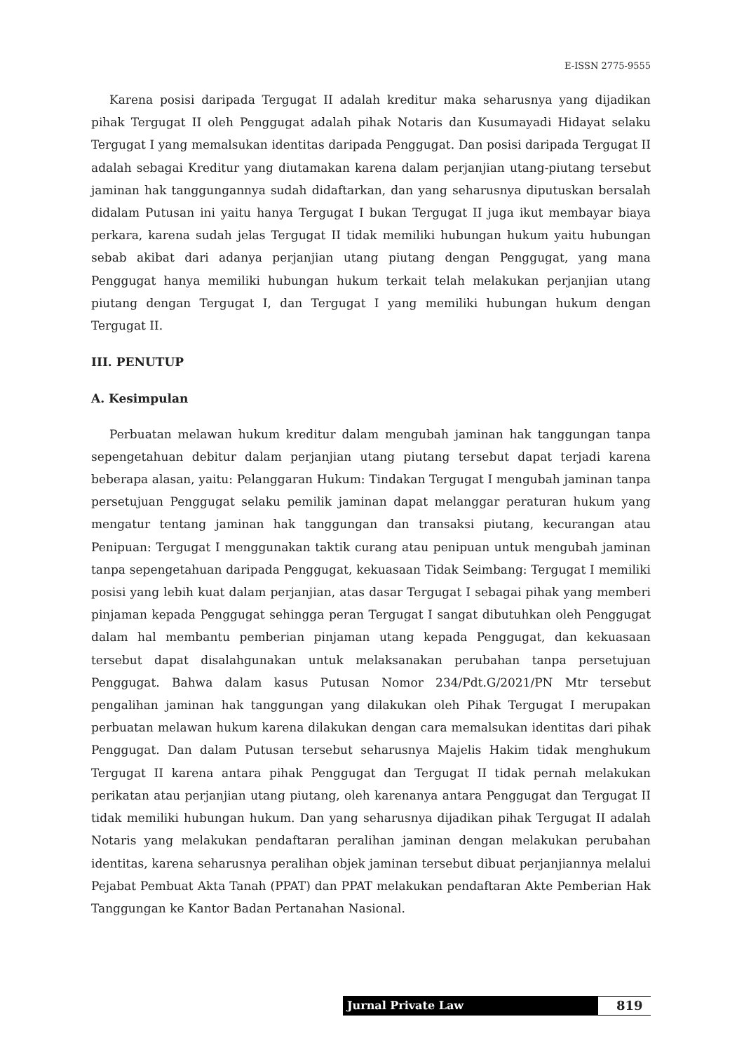E-ISSN 2775-9555
Karena posisi daripada Tergugat II adalah kreditur maka seharusnya yang dijadikan pihak Tergugat II oleh Penggugat adalah pihak Notaris dan Kusumayadi Hidayat selaku Tergugat I yang memalsukan identitas daripada Penggugat. Dan posisi daripada Tergugat II adalah sebagai Kreditur yang diutamakan karena dalam perjanjian utang-piutang tersebut jaminan hak tanggungannya sudah didaftarkan, dan yang seharusnya diputuskan bersalah didalam Putusan ini yaitu hanya Tergugat I bukan Tergugat II juga ikut membayar biaya perkara, karena sudah jelas Tergugat II tidak memiliki hubungan hukum yaitu hubungan sebab akibat dari adanya perjanjian utang piutang dengan Penggugat, yang mana Penggugat hanya memiliki hubungan hukum terkait telah melakukan perjanjian utang piutang dengan Tergugat I, dan Tergugat I yang memiliki hubungan hukum dengan Tergugat II.
III. PENUTUP
A. Kesimpulan
Perbuatan melawan hukum kreditur dalam mengubah jaminan hak tanggungan tanpa sepengetahuan debitur dalam perjanjian utang piutang tersebut dapat terjadi karena beberapa alasan, yaitu: Pelanggaran Hukum: Tindakan Tergugat I mengubah jaminan tanpa persetujuan Penggugat selaku pemilik jaminan dapat melanggar peraturan hukum yang mengatur tentang jaminan hak tanggungan dan transaksi piutang, kecurangan atau Penipuan: Tergugat I menggunakan taktik curang atau penipuan untuk mengubah jaminan tanpa sepengetahuan daripada Penggugat, kekuasaan Tidak Seimbang: Tergugat I memiliki posisi yang lebih kuat dalam perjanjian, atas dasar Tergugat I sebagai pihak yang memberi pinjaman kepada Penggugat sehingga peran Tergugat I sangat dibutuhkan oleh Penggugat dalam hal membantu pemberian pinjaman utang kepada Penggugat, dan kekuasaan tersebut dapat disalahgunakan untuk melaksanakan perubahan tanpa persetujuan Penggugat. Bahwa dalam kasus Putusan Nomor 234/Pdt.G/2021/PN Mtr tersebut pengalihan jaminan hak tanggungan yang dilakukan oleh Pihak Tergugat I merupakan perbuatan melawan hukum karena dilakukan dengan cara memalsukan identitas dari pihak Penggugat. Dan dalam Putusan tersebut seharusnya Majelis Hakim tidak menghukum Tergugat II karena antara pihak Penggugat dan Tergugat II tidak pernah melakukan perikatan atau perjanjian utang piutang, oleh karenanya antara Penggugat dan Tergugat II tidak memiliki hubungan hukum. Dan yang seharusnya dijadikan pihak Tergugat II adalah Notaris yang melakukan pendaftaran peralihan jaminan dengan melakukan perubahan identitas, karena seharusnya peralihan objek jaminan tersebut dibuat perjanjiannya melalui Pejabat Pembuat Akta Tanah (PPAT) dan PPAT melakukan pendaftaran Akte Pemberian Hak Tanggungan ke Kantor Badan Pertanahan Nasional.
Jurnal Private Law
819